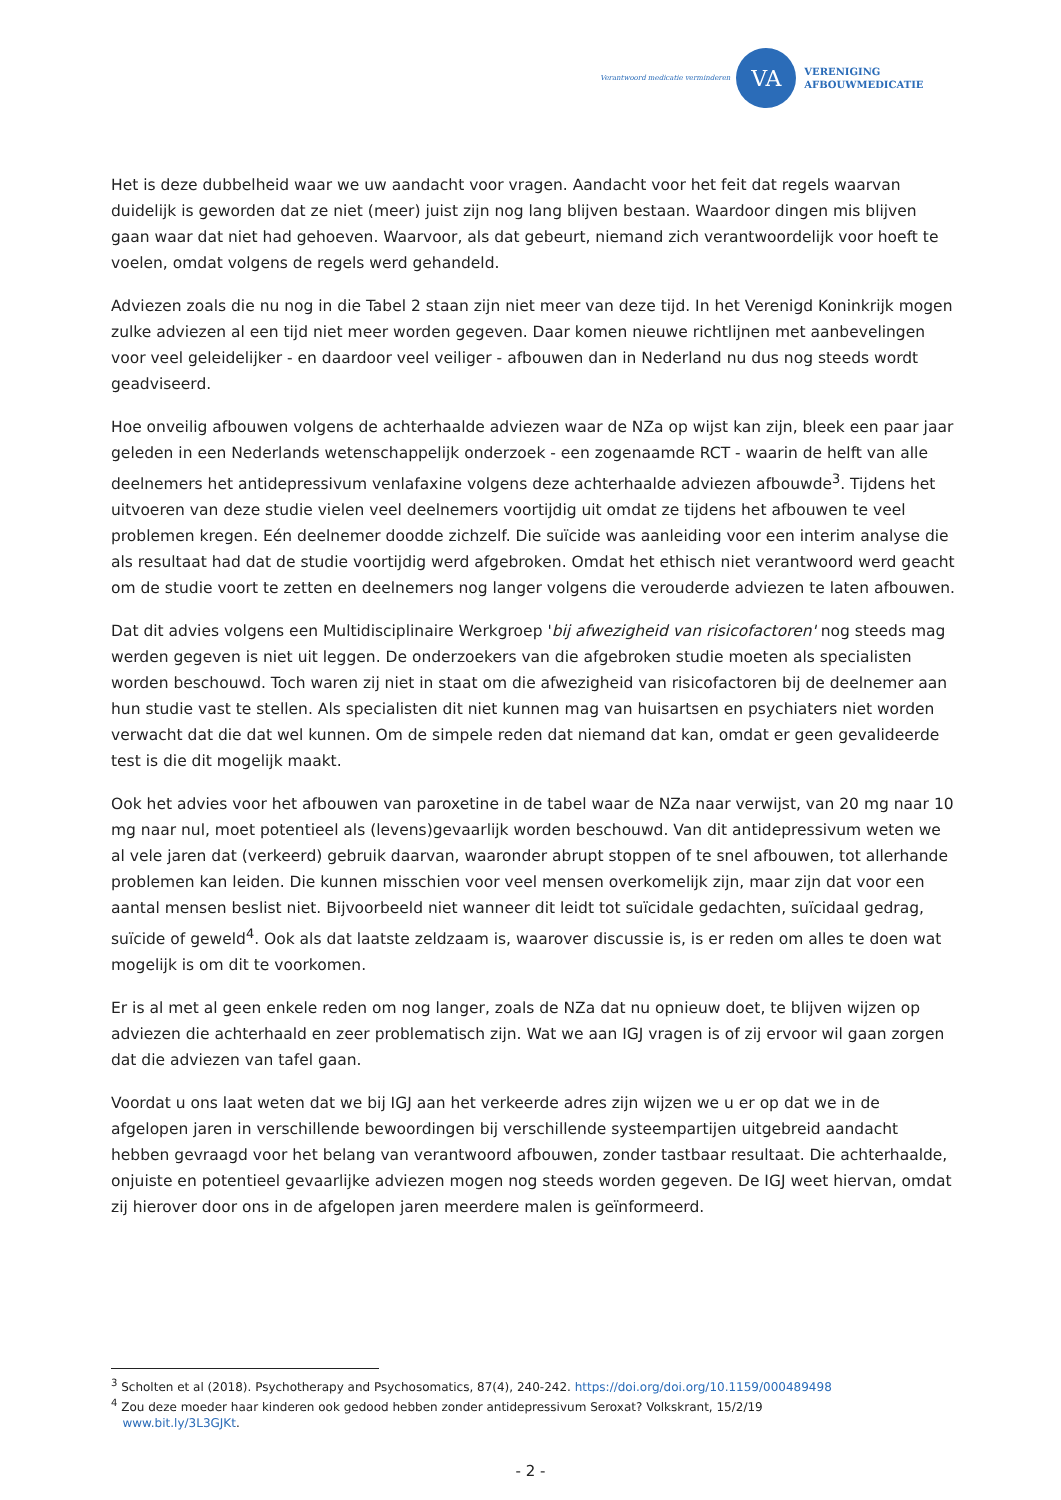Verantwoord medicatie verminderen
VA
VERENIGING
AFBOUWMEDICATIE
Het is deze dubbelheid waar we uw aandacht voor vragen. Aandacht voor het feit dat regels waarvan duidelijk is geworden dat ze niet (meer) juist zijn nog lang blijven bestaan. Waardoor dingen mis blijven gaan waar dat niet had gehoeven. Waarvoor, als dat gebeurt, niemand zich verantwoordelijk voor hoeft te voelen, omdat volgens de regels werd gehandeld.
Adviezen zoals die nu nog in die Tabel 2 staan zijn niet meer van deze tijd. In het Verenigd Koninkrijk mogen zulke adviezen al een tijd niet meer worden gegeven. Daar komen nieuwe richtlijnen met aanbevelingen voor veel geleidelijker - en daardoor veel veiliger - afbouwen dan in Nederland nu dus nog steeds wordt geadviseerd.
Hoe onveilig afbouwen volgens de achterhaalde adviezen waar de NZa op wijst kan zijn, bleek een paar jaar geleden in een Nederlands wetenschappelijk onderzoek - een zogenaamde RCT - waarin de helft van alle deelnemers het antidepressivum venlafaxine volgens deze achterhaalde adviezen afbouwde<sup>3</sup>. Tijdens het uitvoeren van deze studie vielen veel deelnemers voortijdig uit omdat ze tijdens het afbouwen te veel problemen kregen. Eén deelnemer doodde zichzelf. Die suïcide was aanleiding voor een interim analyse die als resultaat had dat de studie voortijdig werd afgebroken. Omdat het ethisch niet verantwoord werd geacht om de studie voort te zetten en deelnemers nog langer volgens die verouderde adviezen te laten afbouwen.
Dat dit advies volgens een Multidisciplinaire Werkgroep 'bij afwezigheid van risicofactoren' nog steeds mag werden gegeven is niet uit leggen. De onderzoekers van die afgebroken studie moeten als specialisten worden beschouwd. Toch waren zij niet in staat om die afwezigheid van risicofactoren bij de deelnemer aan hun studie vast te stellen. Als specialisten dit niet kunnen mag van huisartsen en psychiaters niet worden verwacht dat die dat wel kunnen. Om de simpele reden dat niemand dat kan, omdat er geen gevalideerde test is die dit mogelijk maakt.
Ook het advies voor het afbouwen van paroxetine in de tabel waar de NZa naar verwijst, van 20 mg naar 10 mg naar nul, moet potentieel als (levens)gevaarlijk worden beschouwd. Van dit antidepressivum weten we al vele jaren dat (verkeerd) gebruik daarvan, waaronder abrupt stoppen of te snel afbouwen, tot allerhande problemen kan leiden. Die kunnen misschien voor veel mensen overkomelijk zijn, maar zijn dat voor een aantal mensen beslist niet. Bijvoorbeeld niet wanneer dit leidt tot suïcidale gedachten, suïcidaal gedrag, suïcide of geweld<sup>4</sup>. Ook als dat laatste zeldzaam is, waarover discussie is, is er reden om alles te doen wat mogelijk is om dit te voorkomen.
Er is al met al geen enkele reden om nog langer, zoals de NZa dat nu opnieuw doet, te blijven wijzen op adviezen die achterhaald en zeer problematisch zijn. Wat we aan IGJ vragen is of zij ervoor wil gaan zorgen dat die adviezen van tafel gaan.
Voordat u ons laat weten dat we bij IGJ aan het verkeerde adres zijn wijzen we u er op dat we in de afgelopen jaren in verschillende bewoordingen bij verschillende systeempartijen uitgebreid aandacht hebben gevraagd voor het belang van verantwoord afbouwen, zonder tastbaar resultaat. Die achterhaalde, onjuiste en potentieel gevaarlijke adviezen mogen nog steeds worden gegeven. De IGJ weet hiervan, omdat zij hierover door ons in de afgelopen jaren meerdere malen is geïnformeerd.
<sup>3</sup> Scholten et al (2018). Psychotherapy and Psychosomatics, 87(4), 240-242. https://doi.org/doi.org/10.1159/000489498
<sup>4</sup> Zou deze moeder haar kinderen ook gedood hebben zonder antidepressivum Seroxat? Volkskrant, 15/2/19
www.bit.ly/3L3GJKt.
- 2 -